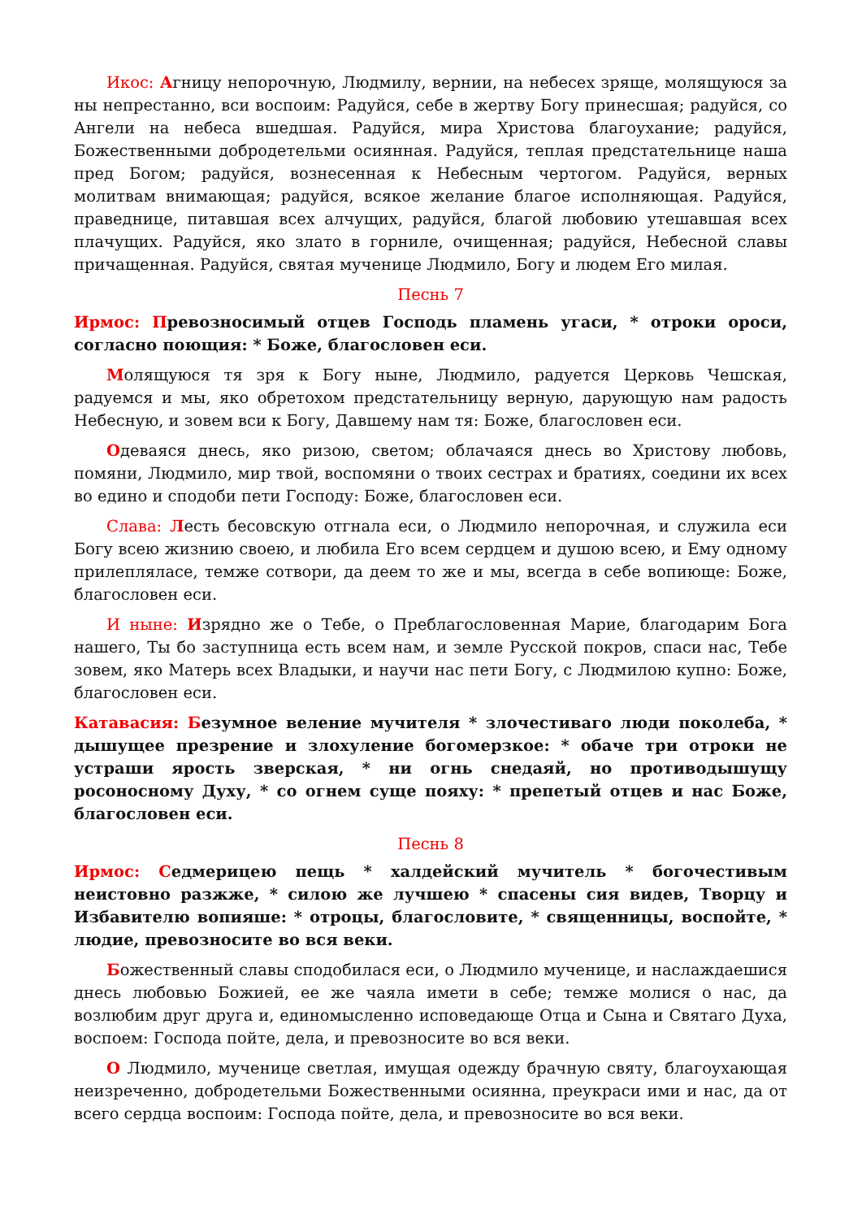Икос: Агницу непорочную, Людмилу, вернии, на небесех зряще, молящуюся за ны непрестанно, вси воспоим: Радуйся, себе в жертву Богу принесшая; радуйся, со Ангели на небеса вшедшая. Радуйся, мира Христова благоухание; радуйся, Божественными добродетельми осиянная. Радуйся, теплая предстательнице наша пред Богом; радуйся, вознесенная к Небесным чертогом. Радуйся, верных молитвам внимающая; радуйся, всякое желание благое исполняющая. Радуйся, праведнице, питавшая всех алчущих, радуйся, благой любовию утешавшая всех плачущих. Радуйся, яко злато в горниле, очищенная; радуйся, Небесной славы причащенная. Радуйся, святая мученице Людмило, Богу и людем Его милая.
Песнь 7
Ирмос: Превозносимый отцев Господь пламень угаси, * отроки ороси, согласно поющия: * Боже, благословен еси.
Молящуюся тя зря к Богу ныне, Людмило, радуется Церковь Чешская, радуемся и мы, яко обретохом предстательницу верную, дарующую нам радость Небесную, и зовем вси к Богу, Давшему нам тя: Боже, благословен еси.
Одеваяся днесь, яко ризою, светом; облачаяся днесь во Христову любовь, помяни, Людмило, мир твой, воспомяни о твоих сестрах и братиях, соедини их всех во едино и сподоби пети Господу: Боже, благословен еси.
Слава: Лесть бесовскую отгнала еси, о Людмило непорочная, и служила еси Богу всею жизнию своею, и любила Его всем сердцем и душою всею, и Ему одному прилепляласе, темже сотвори, да деем то же и мы, всегда в себе вопиюще: Боже, благословен еси.
И ныне: Изрядно же о Тебе, о Преблагословенная Марие, благодарим Бога нашего, Ты бо заступница есть всем нам, и земле Русской покров, спаси нас, Тебе зовем, яко Матерь всех Владыки, и научи нас пети Богу, с Людмилою купно: Боже, благословен еси.
Катавасия: Безумное веление мучителя * злочестиваго люди поколеба, * дышущее презрение и злохуление богомерзкое: * обаче три отроки не устраши ярость зверская, * ни огнь снедаяй, но противодышущу росоносному Духу, * со огнем суще пояху: * препетый отцев и нас Боже, благословен еси.
Песнь 8
Ирмос: Седмерицею пещь * халдейский мучитель * богочестивым неистовно разжже, * силою же лучшею * спасены сия видев, Творцу и Избавителю вопияше: * отроцы, благословите, * священницы, воспойте, * людие, превозносите во вся веки.
Божественный славы сподобилася еси, о Людмило мученице, и наслаждаешися днесь любовью Божией, ее же чаяла имети в себе; темже молися о нас, да возлюбим друг друга и, единомысленно исповедающе Отца и Сына и Святаго Духа, воспоем: Господа пойте, дела, и превозносите во вся веки.
О Людмило, мученице светлая, имущая одежду брачную святу, благоухающая неизреченно, добродетельми Божественными осиянна, преукраси ими и нас, да от всего сердца воспоим: Господа пойте, дела, и превозносите во вся веки.